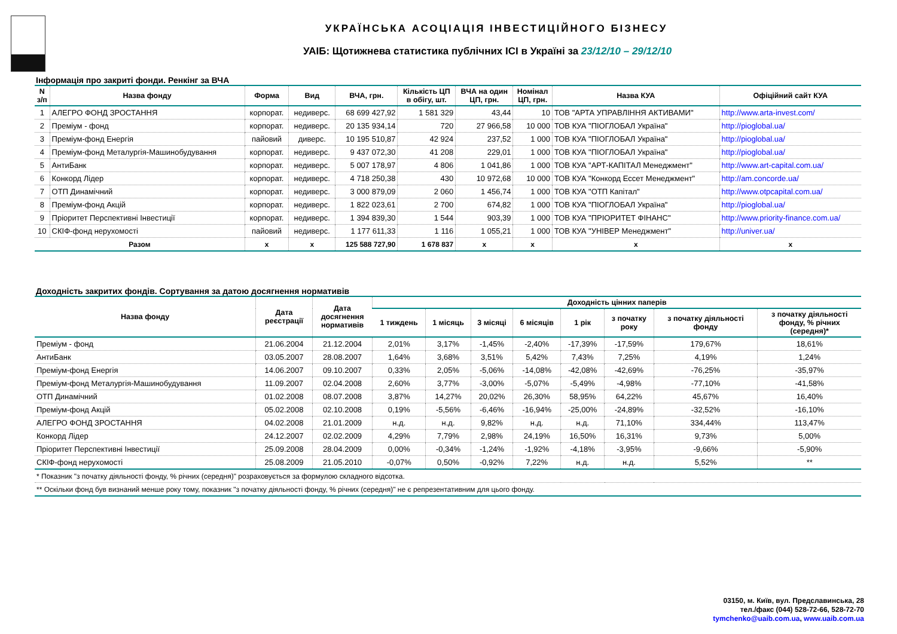УКРАЇНСЬКА АСОЦІАЦІЯ ІНВЕСТИЦІЙНОГО БІЗНЕСУ
УАІБ: Щотижнева статистика публічних ICI в Україні за 23/12/10 – 29/12/10
Інформація про закриті фонди. Ренкінг за ВЧА
| N з/п | Назва фонду | Форма | Вид | ВЧА, грн. | Кількість ЦП в обігу, шт. | ВЧА на один ЦП, грн. | Номінал ЦП, грн. | Назва КУА | Офіційний сайт КУА |
| --- | --- | --- | --- | --- | --- | --- | --- | --- | --- |
| 1 | АЛЕГРО ФОНД ЗРОСТАННЯ | корпорат. | недиверс. | 68 699 427,92 | 1 581 329 | 43,44 | 10 | ТОВ "АРТА УПРАВЛІННЯ АКТИВАМИ" | http://www.arta-invest.com/ |
| 2 | Преміум - фонд | корпорат. | недиверс. | 20 135 934,14 | 720 | 27 966,58 | 10 000 | ТОВ КУА "ПІОГЛОБАЛ Україна" | http://pioglobal.ua/ |
| 3 | Преміум-фонд Енергія | пайовий | диверс. | 10 195 510,87 | 42 924 | 237,52 | 1 000 | ТОВ КУА "ПІОГЛОБАЛ Україна" | http://pioglobal.ua/ |
| 4 | Преміум-фонд Металургія-Машинобудування | корпорат. | недиверс. | 9 437 072,30 | 41 208 | 229,01 | 1 000 | ТОВ КУА "ПІОГЛОБАЛ Україна" | http://pioglobal.ua/ |
| 5 | АнтиБанк | корпорат. | недиверс. | 5 007 178,97 | 4 806 | 1 041,86 | 1 000 | ТОВ КУА "АРТ-КАПІТАЛ Менеджмент" | http://www.art-capital.com.ua/ |
| 6 | Конкорд Лідер | корпорат. | недиверс. | 4 718 250,38 | 430 | 10 972,68 | 10 000 | ТОВ КУА "Конкорд Ессет Менеджмент" | http://am.concorde.ua/ |
| 7 | ОТП Динамічний | корпорат. | недиверс. | 3 000 879,09 | 2 060 | 1 456,74 | 1 000 | ТОВ КУА "ОТП Капітал" | http://www.otpcapital.com.ua/ |
| 8 | Преміум-фонд Акцій | корпорат. | недиверс. | 1 822 023,61 | 2 700 | 674,82 | 1 000 | ТОВ КУА "ПІОГЛОБАЛ Україна" | http://pioglobal.ua/ |
| 9 | Пріоритет Перспективні Інвестиції | корпорат. | недиверс. | 1 394 839,30 | 1 544 | 903,39 | 1 000 | ТОВ КУА "ПРІОРИТЕТ ФІНАНС" | http://www.priority-finance.com.ua/ |
| 10 | СКІФ-фонд нерухомості | пайовий | недиверс. | 1 177 611,33 | 1 116 | 1 055,21 | 1 000 | ТОВ КУА "УНІВЕР Менеджмент" | http://univer.ua/ |
| Разом | | x | x | 125 588 727,90 | 1 678 837 | x | x | x | x |
Доходність закритих фондів. Сортування за датою досягнення нормативів
| Назва фонду | Дата реєстрації | Дата досягнення нормативів | Доходність цінних паперів | | | | | | | |
| --- | --- | --- | --- | --- | --- | --- | --- | --- | --- | --- |
| | | | 1 тиждень | 1 місяць | 3 місяці | 6 місяців | 1 рік | з початку року | з початку діяльності фонду | з початку діяльності фонду, % річних (середня)* |
| Преміум - фонд | 21.06.2004 | 21.12.2004 | 2,01% | 3,17% | -1,45% | -2,40% | -17,39% | -17,59% | 179,67% | 18,61% |
| АнтиБанк | 03.05.2007 | 28.08.2007 | 1,64% | 3,68% | 3,51% | 5,42% | 7,43% | 7,25% | 4,19% | 1,24% |
| Преміум-фонд Енергія | 14.06.2007 | 09.10.2007 | 0,33% | 2,05% | -5,06% | -14,08% | -42,08% | -42,69% | -76,25% | -35,97% |
| Преміум-фонд Металургія-Машинобудування | 11.09.2007 | 02.04.2008 | 2,60% | 3,77% | -3,00% | -5,07% | -5,49% | -4,98% | -77,10% | -41,58% |
| ОТП Динамічний | 01.02.2008 | 08.07.2008 | 3,87% | 14,27% | 20,02% | 26,30% | 58,95% | 64,22% | 45,67% | 16,40% |
| Преміум-фонд Акцій | 05.02.2008 | 02.10.2008 | 0,19% | -5,56% | -6,46% | -16,94% | -25,00% | -24,89% | -32,52% | -16,10% |
| АЛЕГРО ФОНД ЗРОСТАННЯ | 04.02.2008 | 21.01.2009 | н.д. | н.д. | 9,82% | н.д. | н.д. | 71,10% | 334,44% | 113,47% |
| Конкорд Лідер | 24.12.2007 | 02.02.2009 | 4,29% | 7,79% | 2,98% | 24,19% | 16,50% | 16,31% | 9,73% | 5,00% |
| Пріоритет Перспективні Інвестиції | 25.09.2008 | 28.04.2009 | 0,00% | -0,34% | -1,24% | -1,92% | -4,18% | -3,95% | -9,66% | -5,90% |
| СКІФ-фонд нерухомості | 25.08.2009 | 21.05.2010 | -0,07% | 0,50% | -0,92% | 7,22% | н.д. | н.д. | 5,52% | ** |
| * Показник "з початку діяльності фонду, % річних (середня)" розраховується за формулою складного відсотка. | | | | | | | | | | |
| ** Оскільки фонд був визнаний менше року тому, показник "з початку діяльності фонду, % річних (середня)" не є репрезентативним для цього фонду. | | | | | | | | | | |
03150, м. Київ, вул. Предславинська, 28
тел./факс (044) 528-72-66, 528-72-70
tymchenko@uaib.com.ua, www.uaib.com.ua